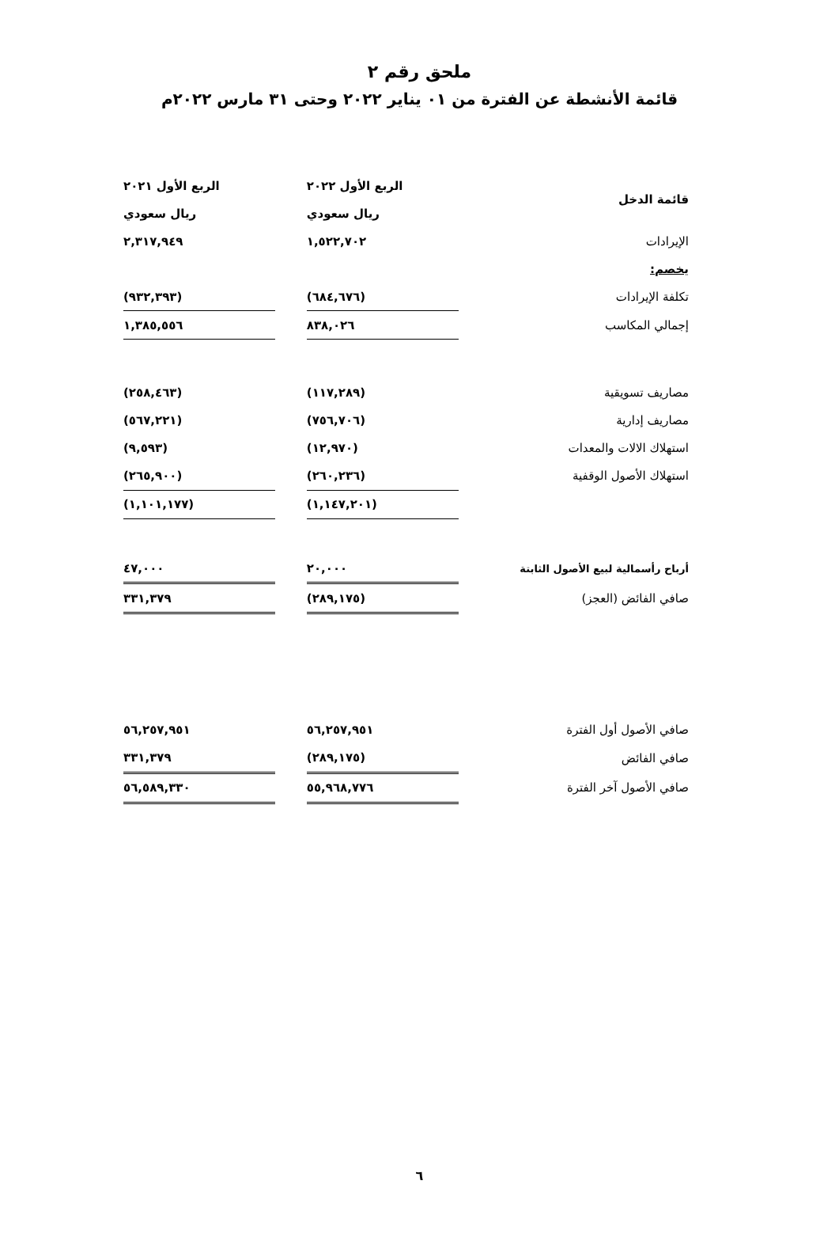ملحق رقم ٢
قائمة الأنشطة عن الفترة من ٠١ يناير ٢٠٢٢ وحتى ٣١ مارس ٢٠٢٢م
| قائمة الدخل | الربع الأول ٢٠٢٢ | | الربع الأول ٢٠٢١ |
| | ريال سعودي | | ريال سعودي |
| الإيرادات | ١,٥٢٢,٧٠٢ | | ٢,٣١٧,٩٤٩ |
| يخصم: | | | |
| تكلفة الإيرادات | (٦٨٤,٦٧٦) | | (٩٣٢,٣٩٣) |
| إجمالي المكاسب | ٨٣٨,٠٢٦ | | ١,٣٨٥,٥٥٦ |
| مصاريف تسويقية | (١١٧,٢٨٩) | | (٢٥٨,٤٦٣) |
| مصاريف إدارية | (٧٥٦,٧٠٦) | | (٥٦٧,٢٢١) |
| استهلاك الالات والمعدات | (١٢,٩٧٠) | | (٩,٥٩٣) |
| استهلاك الأصول الوقفية | (٢٦٠,٢٣٦) | | (٢٦٥,٩٠٠) |
| | (١,١٤٧,٢٠١) | | (١,١٠١,١٧٧) |
| أرباح رأسمالية لبيع الأصول الثابتة | ٢٠,٠٠٠ | | ٤٧,٠٠٠ |
| صافي الفائض (العجز) | (٢٨٩,١٧٥) | | ٣٣١,٣٧٩ |
| صافي الأصول أول الفترة | ٥٦,٢٥٧,٩٥١ | | ٥٦,٢٥٧,٩٥١ |
| صافي الفائض | (٢٨٩,١٧٥) | | ٣٣١,٣٧٩ |
| صافي الأصول آخر الفترة | ٥٥,٩٦٨,٧٧٦ | | ٥٦,٥٨٩,٣٣٠ |
٦